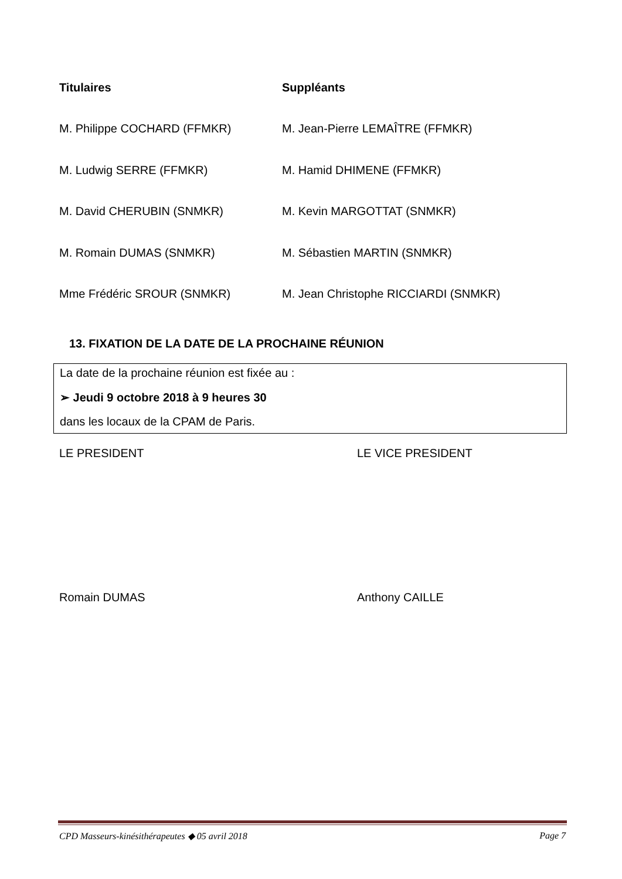Titulaires Suppléants
M. Philippe COCHARD (FFMKR) M. Jean-Pierre LEMAÎTRE (FFMKR)
M. Ludwig SERRE (FFMKR) M. Hamid DHIMENE (FFMKR)
M. David CHERUBIN (SNMKR) M. Kevin MARGOTTAT (SNMKR)
M. Romain DUMAS (SNMKR) M. Sébastien MARTIN (SNMKR)
Mme Frédéric SROUR (SNMKR) M. Jean Christophe RICCIARDI (SNMKR)
13. FIXATION DE LA DATE DE LA PROCHAINE RÉUNION
La date de la prochaine réunion est fixée au :
➢ Jeudi 9 octobre 2018 à 9 heures 30
dans les locaux de la CPAM de Paris.
LE PRESIDENT LE VICE PRESIDENT
Romain DUMAS Anthony CAILLE
CPD Masseurs-kinésithérapeutes ◆ 05 avril 2018 Page 7